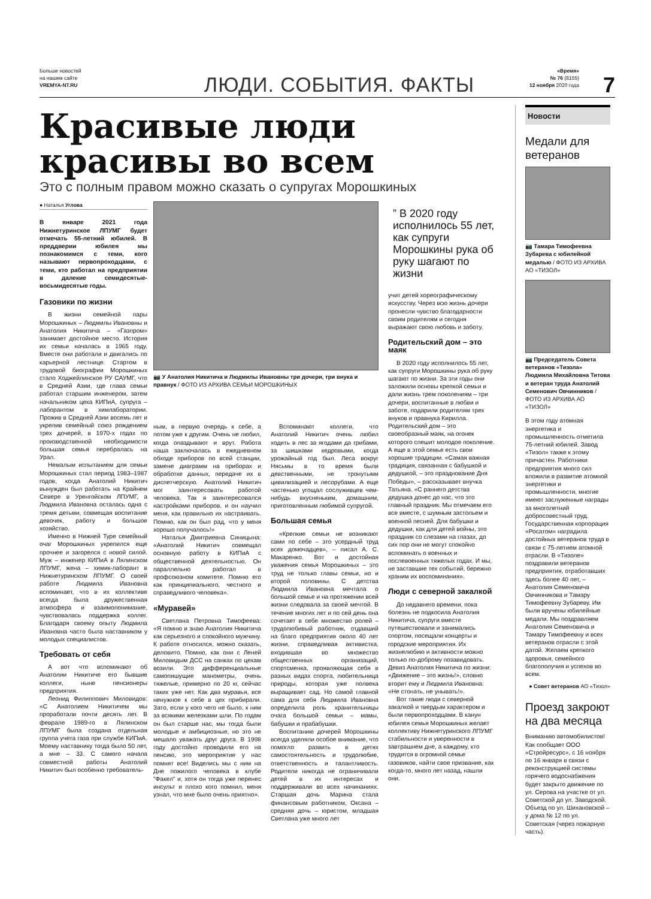Больше новостей
на нашем сайте
VREMYA-NT.RU
ЛЮДИ. СОБЫТИЯ. ФАКТЫ
«Время»
№ 76 (8155)
12 ноября 2020 года
7
Красивые люди
красивы во всем
Это с полным правом можно сказать о супругах Морошкиных
● Наталья Углова
В январе 2021 года Нижнетуринское ЛПУМГ будет отмечать 55-летний юбилей. В преддверии юбилея мы познакомимся с теми, кого называют первопроходцами, с теми, кто работал на предприятии в далекие семидесятые-восьмидесятые годы.
Газовики по жизни
В жизни семейной пары Морошкиных – Людмилы Ивановны и Анатолия Никитича – «Газпром» занимает достойное место. История их семьи началась в 1965 году. Вместе они работали и двигались по карьерной лестнице. Стартом в трудовой биографии Морошкиных стало Ходжейлинское РУ САУМГ, что в Средней Азии, где глава семьи работал старшим инженером, затем начальником цеха КИПиА, супруга – лаборантом в химлаборатории. Прожив в Средней Азии восемь лет и укрепив семейный союз рождением трех дочерей, в 1970-х годах по производственной необходимости большая семья перебралась на Урал.
Немалым испытанием для семьи Морошкиных стал период 1983–1987 годов, когда Анатолий Никитич вынужден был работать на Крайнем Севере в Уренгойском ЛПУМГ, а Людмила Ивановна осталась одна с тремя детьми, совмещая воспитание девочек, работу и большое хозяйство.
Именно в Нижней Туре семейный очаг Морошкиных укрепился еще прочнее и загорелся с новой силой. Муж – инженер КИПиА в Лялинском ЛПУМГ, жена – химик-лаборант в Нижнетуринском ЛПУМГ. О своей работе Людмила Ивановна вспоминает, что в их коллективе всегда была дружественная атмосфера и взаимопонимание, чувствовалась поддержка коллег. Благодаря своему опыту Людмила Ивановна часто была наставником у молодых специалистов.
Требовать от себя
А вот что вспоминают об Анатолии Никитиче его бывшие коллеги, ныне пенсионеры предприятия.
Леонид Филиппович Миловидов: «С Анатолием Никитичем мы проработали почти десять лет. В феврале 1989-го в Лялинском ЛПУМГ была создана отдельная группа учета газа при службе КИПиА. Моему наставнику тогда было 50 лет, а мне – 33. С самого начала совместной работы Анатолий Никитич был особенно требователь-
📷 У Анатолия Никитича и Людмилы Ивановны три дочери, три внука и правнук / ФОТО ИЗ АРХИВА СЕМЬИ МОРОШКИНЫХ
” В 2020 году исполнилось 55 лет, как супруги Морошкины рука об руку шагают по жизни
учит детей хореографическому искусству. Через всю жизнь дочери пронесли чувство благодарности своим родителям и сегодня выражают свою любовь и заботу.
Родительский дом – это маяк
В 2020 году исполнилось 55 лет, как супруги Морошкины рука об руку шагают по жизни. За эти годы они заложили основы крепкой семьи и дали жизнь трем поколениям – три дочери, воспитанные в любви и заботе, подарили родителям трех внуков и правнука Кирилла. Родительский дом – это своеобразный маяк, на огонек которого спешит молодое поколение. А еще в этой семье есть свои хорошие традиции. «Самая важная традиция, связанная с бабушкой и дедушкой, – это празднование Дня Победы», – рассказывает внучка Татьяна. «С раннего детства дедушка донес до нас, что это главный праздник. Мы отмечаем его все вместе, с шумным застольем и военной песней. Для бабушки и дедушки, как для детей войны, это праздник со слезами на глазах, до сих пор они не могут спокойно вспоминать о военных и послевоенных тяжелых годах. И мы, не заставшие тех событий, бережно храним их воспоминания».
Люди с северной закалкой
До недавнего времени, пока болезнь не подкосила Анатолия Никитича, супруги вместе путешествовали и занимались спортом, посещали концерты и городские мероприятия. Их жизнелюбию и активности можно только по-доброму позавидовать. Девиз Анатолия Никитича по жизни: «Движение – это жизнь!», словно вторит ему и Людмила Ивановна: «Не стонать, не унывать!».
Вот такие люди с северной закалкой и твердым характером и были первопроходцами. В канун юбилея семья Морошкиных желает коллективу Нижнетуринского ЛПУМГ стабильности и уверенности в завтрашнем дне, а каждому, кто трудится в огромной семье газовиков, найти свое призвание, как когда-то, много лет назад, нашли они.
ным, в первую очередь к себе, а потом уже к другим. Очень не любил, когда опаздывают и врут. Работа наша заключалась в ежедневном обходе приборов по всей станции, замене диаграмм на приборах и обработке данных, передаче их в диспетчерскую. Анатолий Никитич мог заинтересовать работой человека. Так я заинтересовался настройками приборов, и он научил меня, как правильно их настраивать. Помню, как он был рад, что у меня хорошо получалось!»
Наталья Дмитриевна Синицына: «Анатолий Никитич совмещал основную работу в КИПиА с общественной деятельностью. Он параллельно работал в профсоюзном комитете. Помню его как принципиального, честного и справедливого человека».
«Муравей»
Светлана Петровна Тимофеева: «Я помню и знаю Анатолия Никитича как серьезного и спокойного мужчину. К работе относился, можно сказать, деловито. Помню, как они с Леней Миловидым ДСС на санках по цехам возили. Это дифференциальные самопишущие манометры, очень тяжелые, примерно по 20 кг, сейчас таких уже нет. Как два муравья, все ненужное к себе в цех прибирали. Зато, если у кого чего не было, к ним за всякими железками шли. По годам он был старше нас, мы тогда были молодые и амбициозные, но это не мешало уважать друг друга. В 1998 году достойно проводили его на пенсию, это мероприятие у нас помнят все! Виделись мы с ним на Дне пожилого человека в клубе "Факел" и, хотя он тогда уже перенес инсульт и плохо кого помнил, меня узнал, что мне было очень приятно».
Вспоминают коллеги, что Анатолий Никитич очень любил ходить в лес за ягодами да грибами, за шишками кедровыми, когда урожайный год был. Леса вокруг Нясьмы в то время были девственными, не тронутыми цивилизацией и лесорубами. А еще частенько угощал сослуживцев чем-нибудь вкусненьким, домашним, приготовленным любимой супругой.
Большая семья
«Крепкие семьи не возникают сами по себе – это усердный труд всех домочадцев», – писал А. С. Макаренко. Вот и достойная уважения семья Морошкиных – это труд не только главы семьи, но и второй половины. С детства Людмила Ивановна мечтала о большой семье и на протяжении всей жизни следовала за своей мечтой. В течение многих лет и по сей день она сочетает в себе множество ролей – трудолюбивый работник, отдавший на благо предприятия около 40 лет жизни, справедливая активистка, входившая во множество общественных организаций, спортсменка, проявляющая себя в разных видах спорта, любительница природы, которая уже полвека выращивает сад. Но самой главной самa для себя Людмила Ивановна определила роль хранительницы очага большой семьи – мамы, бабушки и прабабушки.
Воспитанию дочерей Морошкины всегда уделяли особое внимание, что помогло развить в детях самостоятельность и трудолюбие, ответственность и талантливость. Родители никогда не ограничивали детей в их интересах и поддерживали во всех начинаниях. Старшая дочь Марина стала финансовым работником, Оксана – средняя дочь – юристом, младшая Светлана уже много лет
Новости
Медали для ветеранов
📷 Тамара Тимофеевна Зубарева с юбилейной медалью / ФОТО ИЗ АРХИВА АО «ТИЗОЛ»
📷 Председатель Совета ветеранов «Тизола» Людмила Михайловна Титова и ветеран труда Анатолий Семенович Овчинников / ФОТО ИЗ АРХИВА АО «ТИЗОЛ»
В этом году атомная энергетика и промышленность отметила 75-летний юбилей. Завод «Тизол» также к этому причастен. Работники предприятия много сил вложили в развитие атомной энергетики и промышленности, многие имеют заслуженные награды за многолетний добросовестный труд.
Государственная корпорация «Росатом» наградила достойных ветеранов труда в связи с 75-летием атомной отрасли. В «Тизоле» поздравили ветеранов предприятия, отработавших здесь более 40 лет, – Анатолия Семеновича Овчинникова и Тамару Тимофеевну Зубареву. Им были вручены юбилейные медали. Мы поздравляем Анатолия Семеновича и Тамару Тимофеевну и всех ветеранов отрасли с этой датой. Желаем крепкого здоровья, семейного благополучия и успехов во всем.
● Совет ветеранов АО «Тизол»
Проезд закроют на два месяца
Вниманию автомобилистов! Как сообщает ООО «Стройресурс», с 16 ноября по 16 января в связи с реконструкцией системы горячего водоснабжения будет закрыто движение по ул. Серова на участке от ул. Советской до ул. Заводской.
Объезд по ул. Шихановской – у дома № 12 по ул. Советская (через пожарную часть).